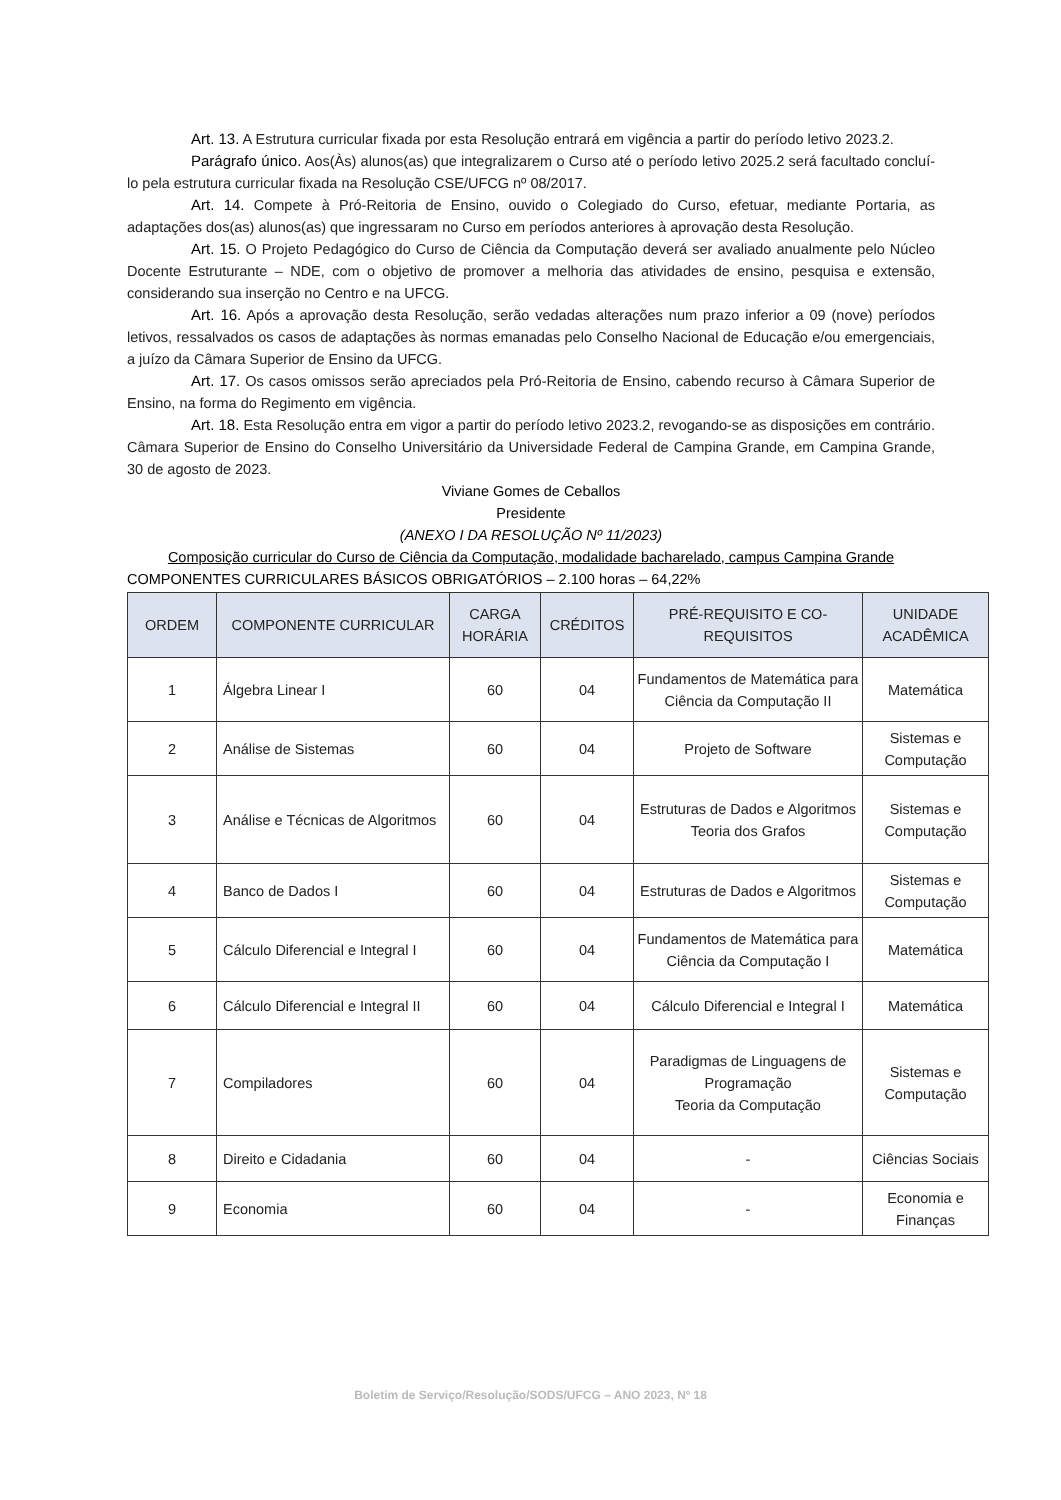Art. 13. A Estrutura curricular fixada por esta Resolução entrará em vigência a partir do período letivo 2023.2.
Parágrafo único. Aos(Às) alunos(as) que integralizarem o Curso até o período letivo 2025.2 será facultado concluí-lo pela estrutura curricular fixada na Resolução CSE/UFCG nº 08/2017.
Art. 14. Compete à Pró-Reitoria de Ensino, ouvido o Colegiado do Curso, efetuar, mediante Portaria, as adaptações dos(as) alunos(as) que ingressaram no Curso em períodos anteriores à aprovação desta Resolução.
Art. 15. O Projeto Pedagógico do Curso de Ciência da Computação deverá ser avaliado anualmente pelo Núcleo Docente Estruturante – NDE, com o objetivo de promover a melhoria das atividades de ensino, pesquisa e extensão, considerando sua inserção no Centro e na UFCG.
Art. 16. Após a aprovação desta Resolução, serão vedadas alterações num prazo inferior a 09 (nove) períodos letivos, ressalvados os casos de adaptações às normas emanadas pelo Conselho Nacional de Educação e/ou emergenciais, a juízo da Câmara Superior de Ensino da UFCG.
Art. 17. Os casos omissos serão apreciados pela Pró-Reitoria de Ensino, cabendo recurso à Câmara Superior de Ensino, na forma do Regimento em vigência.
Art. 18. Esta Resolução entra em vigor a partir do período letivo 2023.2, revogando-se as disposições em contrário.
Câmara Superior de Ensino do Conselho Universitário da Universidade Federal de Campina Grande, em Campina Grande, 30 de agosto de 2023.
Viviane Gomes de Ceballos
Presidente
(ANEXO I DA RESOLUÇÃO Nº 11/2023)
Composição curricular do Curso de Ciência da Computação, modalidade bacharelado, campus Campina Grande
COMPONENTES CURRICULARES BÁSICOS OBRIGATÓRIOS – 2.100 horas – 64,22%
| ORDEM | COMPONENTE CURRICULAR | CARGA HORÁRIA | CRÉDITOS | PRÉ-REQUISITO E CO-REQUISITOS | UNIDADE ACADÊMICA |
| --- | --- | --- | --- | --- | --- |
| 1 | Álgebra Linear I | 60 | 04 | Fundamentos de Matemática para Ciência da Computação II | Matemática |
| 2 | Análise de Sistemas | 60 | 04 | Projeto de Software | Sistemas e Computação |
| 3 | Análise e Técnicas de Algoritmos | 60 | 04 | Estruturas de Dados e Algoritmos Teoria dos Grafos | Sistemas e Computação |
| 4 | Banco de Dados I | 60 | 04 | Estruturas de Dados e Algoritmos | Sistemas e Computação |
| 5 | Cálculo Diferencial e Integral I | 60 | 04 | Fundamentos de Matemática para Ciência da Computação I | Matemática |
| 6 | Cálculo Diferencial e Integral II | 60 | 04 | Cálculo Diferencial e Integral I | Matemática |
| 7 | Compiladores | 60 | 04 | Paradigmas de Linguagens de Programação Teoria da Computação | Sistemas e Computação |
| 8 | Direito e Cidadania | 60 | 04 | - | Ciências Sociais |
| 9 | Economia | 60 | 04 | - | Economia e Finanças |
Boletim de Serviço/Resolução/SODS/UFCG – ANO 2023, Nº 18